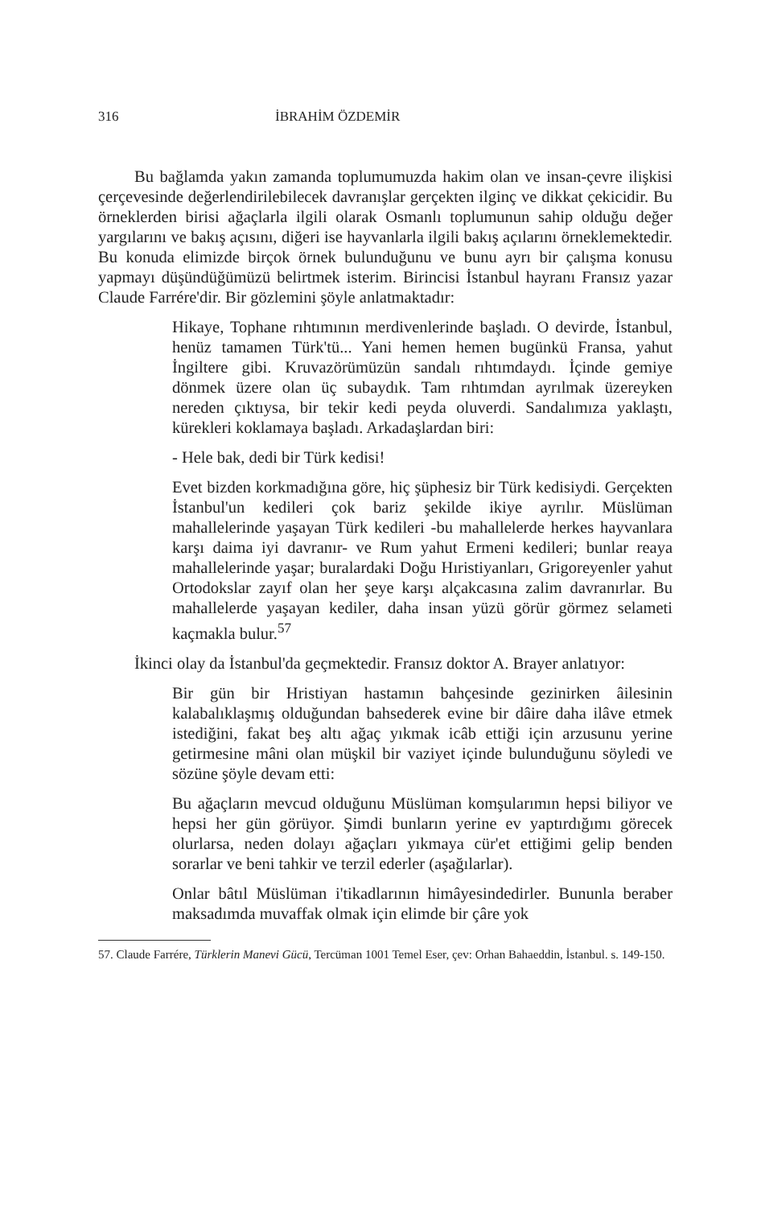316 İBRAHİM ÖZDEMİR
Bu bağlamda yakın zamanda toplumumuzda hakim olan ve insan-çevre ilişkisi çerçevesinde değerlendirilebilecek davranışlar gerçekten ilginç ve dikkat çekicidir. Bu örneklerden birisi ağaçlarla ilgili olarak Osmanlı toplumunun sahip olduğu değer yargılarını ve bakış açısını, diğeri ise hayvanlarla ilgili bakış açılarını örneklemektedir. Bu konuda elimizde birçok örnek bulunduğunu ve bunu ayrı bir çalışma konusu yapmayı düşündüğümüzü belirtmek isterim. Birincisi İstanbul hayranı Fransız yazar Claude Farrére'dir. Bir gözlemini şöyle anlatmaktadır:
Hikaye, Tophane rıhtımının merdivenlerinde başladı. O devirde, İstanbul, henüz tamamen Türk'tü... Yani hemen hemen bugünkü Fransa, yahut İngiltere gibi. Kruvazörümüzün sandalı rıhtımdaydı. İçinde gemiye dönmek üzere olan üç subaydık. Tam rıhtımdan ayrılmak üzereyken nereden çıktıysa, bir tekir kedi peyda oluverdi. Sandalımıza yaklaştı, kürekleri koklamaya başladı. Arkadaşlardan biri:
- Hele bak, dedi bir Türk kedisi!
Evet bizden korkmadığına göre, hiç şüphesiz bir Türk kedisiydi. Gerçekten İstanbul'un kedileri çok bariz şekilde ikiye ayrılır. Müslüman mahallelerinde yaşayan Türk kedileri -bu mahallelerde herkes hayvanlara karşı daima iyi davranır- ve Rum yahut Ermeni kedileri; bunlar reaya mahallelerinde yaşar; buralardaki Doğu Hıristiyanları, Grigoreyenler yahut Ortodokslar zayıf olan her şeye karşı alçakcasına zalim davranırlar. Bu mahallelerde yaşayan kediler, daha insan yüzü görür görmez selameti kaçmakla bulur.<sup>57</sup>
İkinci olay da İstanbul'da geçmektedir. Fransız doktor A. Brayer anlatıyor:
Bir gün bir Hristiyan hastamın bahçesinde gezinirken âilesinin kalabalıklaşmış olduğundan bahsederek evine bir dâire daha ilâve etmek istediğini, fakat beş altı ağaç yıkmak icâb ettiği için arzusunu yerine getirmesine mâni olan müşkil bir vaziyet içinde bulunduğunu söyledi ve sözüne şöyle devam etti:
Bu ağaçların mevcud olduğunu Müslüman komşularımın hepsi biliyor ve hepsi her gün görüyor. Şimdi bunların yerine ev yaptırdığımı görecek olurlarsa, neden dolayı ağaçları yıkmaya cür'et ettiğimi gelip benden sorarlar ve beni tahkir ve terzil ederler (aşağılarlar).
Onlar bâtıl Müslüman i'tikadlarının himâyesindedirler. Bununla beraber maksadımda muvaffak olmak için elimde bir çâre yok
57. Claude Farrére, Türklerin Manevi Gücü, Tercüman 1001 Temel Eser, çev: Orhan Bahaeddin, İstanbul. s. 149-150.